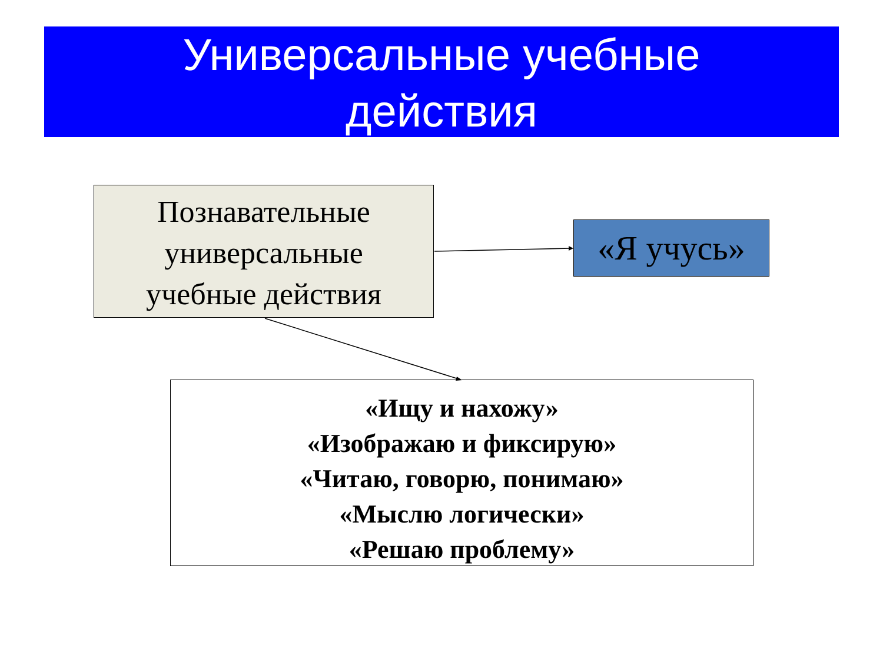Универсальные учебные
действия
Познавательные
универсальные
учебные действия
«Я учусь»
«Ищу и нахожу»
«Изображаю и фиксирую»
«Читаю, говорю, понимаю»
«Мыслю логически»
«Решаю проблему»